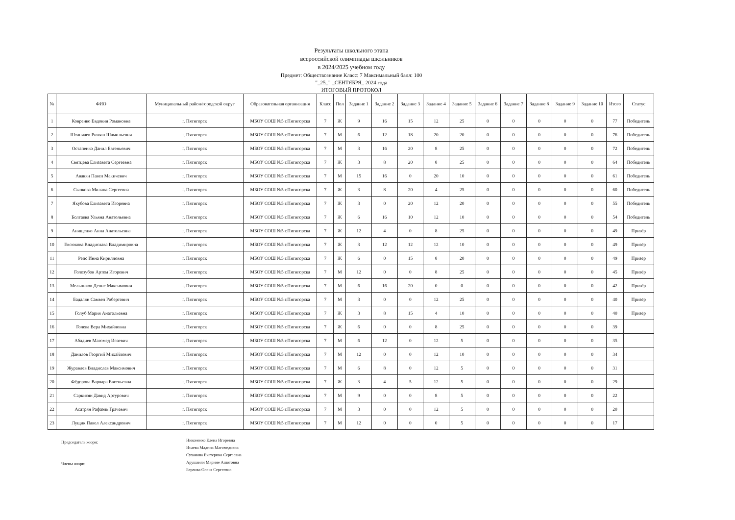Результаты школьного этапа
всероссийской олимпиады школьников
в 2024/2025 учебном году
Предмет: Обществознание Класс: 7 Максимальный балл: 100
"_25_" _СЕНТЯБРЯ_ 2024 года
ИТОГОВЫЙ ПРОТОКОЛ
| № | ФИО | Муниципальный район/городской округ | Образовательная организация | Класс | Пол | Задание 1 | Задание 2 | Задание 3 | Задание 4 | Задание 5 | Задание 6 | Задание 7 | Задание 8 | Задание 9 | Задание 10 | Итого | Статус |
| --- | --- | --- | --- | --- | --- | --- | --- | --- | --- | --- | --- | --- | --- | --- | --- | --- | --- |
| 1 | Ковренко Евдокия Романовна | г. Пятигорск | МБОУ СОШ №5 г.Пятигорска | 7 | Ж | 9 | 16 | 15 | 12 | 25 | 0 | 0 | 0 | 0 | 0 | 77 | Победитель |
| 2 | Штанчаев Ризван Шамильевич | г. Пятигорск | МБОУ СОШ №5 г.Пятигорска | 7 | М | 6 | 12 | 18 | 20 | 20 | 0 | 0 | 0 | 0 | 0 | 76 | Победитель |
| 3 | Остапенко Данил Евгеньевич | г. Пятигорск | МБОУ СОШ №5 г.Пятигорска | 7 | М | 3 | 16 | 20 | 8 | 25 | 0 | 0 | 0 | 0 | 0 | 72 | Победитель |
| 4 | Святцева Елизавета Сергеевна | г. Пятигорск | МБОУ СОШ №5 г.Пятигорска | 7 | Ж | 3 | 8 | 20 | 8 | 25 | 0 | 0 | 0 | 0 | 0 | 64 | Победитель |
| 5 | Авакян Павел Макичевич | г. Пятигорск | МБОУ СОШ №5 г.Пятигорска | 7 | М | 15 | 16 | 0 | 20 | 10 | 0 | 0 | 0 | 0 | 0 | 61 | Победитель |
| 6 | Сынкова Милана Сергеевна | г. Пятигорск | МБОУ СОШ №5 г.Пятигорска | 7 | Ж | 3 | 8 | 20 | 4 | 25 | 0 | 0 | 0 | 0 | 0 | 60 | Победитель |
| 7 | Якубова Елизавета Игоревна | г. Пятигорск | МБОУ СОШ №5 г.Пятигорска | 7 | Ж | 3 | 0 | 20 | 12 | 20 | 0 | 0 | 0 | 0 | 0 | 55 | Победитель |
| 8 | Болтаева Ульяна Анатольевна | г. Пятигорск | МБОУ СОШ №5 г.Пятигорска | 7 | Ж | 6 | 16 | 10 | 12 | 10 | 0 | 0 | 0 | 0 | 0 | 54 | Победитель |
| 9 | Анищенко Анна Анатольевна | г. Пятигорск | МБОУ СОШ №5 г.Пятигорска | 7 | Ж | 12 | 4 | 0 | 8 | 25 | 0 | 0 | 0 | 0 | 0 | 49 | Призёр |
| 10 | Евсюкова Владислава Владимировна | г. Пятигорск | МБОУ СОШ №5 г.Пятигорска | 7 | Ж | 3 | 12 | 12 | 12 | 10 | 0 | 0 | 0 | 0 | 0 | 49 | Призёр |
| 11 | Репс Инна Кирилловна | г. Пятигорск | МБОУ СОШ №5 г.Пятигорска | 7 | Ж | 6 | 0 | 15 | 8 | 20 | 0 | 0 | 0 | 0 | 0 | 49 | Призёр |
| 12 | Голозубов Артем Игоревич | г. Пятигорск | МБОУ СОШ №5 г.Пятигорска | 7 | М | 12 | 0 | 0 | 8 | 25 | 0 | 0 | 0 | 0 | 0 | 45 | Призёр |
| 13 | Мельников Денис Максимович | г. Пятигорск | МБОУ СОШ №5 г.Пятигорска | 7 | М | 6 | 16 | 20 | 0 | 0 | 0 | 0 | 0 | 0 | 0 | 42 | Призёр |
| 14 | Бадалян Самвел Робертович | г. Пятигорск | МБОУ СОШ №5 г.Пятигорска | 7 | М | 3 | 0 | 0 | 12 | 25 | 0 | 0 | 0 | 0 | 0 | 40 | Призёр |
| 15 | Голуб Мария Анатольевна | г. Пятигорск | МБОУ СОШ №5 г.Пятигорска | 7 | Ж | 3 | 8 | 15 | 4 | 10 | 0 | 0 | 0 | 0 | 0 | 40 | Призёр |
| 16 | Голева Вера Михайловна | г. Пятигорск | МБОУ СОШ №5 г.Пятигорска | 7 | Ж | 6 | 0 | 0 | 8 | 25 | 0 | 0 | 0 | 0 | 0 | 39 | |
| 17 | Абадиев Магомед Исаевич | г. Пятигорск | МБОУ СОШ №5 г.Пятигорска | 7 | М | 6 | 12 | 0 | 12 | 5 | 0 | 0 | 0 | 0 | 0 | 35 | |
| 18 | Данилов Георгий Михайлович | г. Пятигорск | МБОУ СОШ №5 г.Пятигорска | 7 | М | 12 | 0 | 0 | 12 | 10 | 0 | 0 | 0 | 0 | 0 | 34 | |
| 19 | Журавлев Владислав Максимович | г. Пятигорск | МБОУ СОШ №5 г.Пятигорска | 7 | М | 6 | 8 | 0 | 12 | 5 | 0 | 0 | 0 | 0 | 0 | 31 | |
| 20 | Фёдорова Варвара Евгеньевна | г. Пятигорск | МБОУ СОШ №5 г.Пятигорска | 7 | Ж | 3 | 4 | 5 | 12 | 5 | 0 | 0 | 0 | 0 | 0 | 29 | |
| 21 | Саркисян Давид Артурович | г. Пятигорск | МБОУ СОШ №5 г.Пятигорска | 7 | М | 9 | 0 | 0 | 8 | 5 | 0 | 0 | 0 | 0 | 0 | 22 | |
| 22 | Асатрян Рафаэль Грачевич | г. Пятигорск | МБОУ СОШ №5 г.Пятигорска | 7 | М | 3 | 0 | 0 | 12 | 5 | 0 | 0 | 0 | 0 | 0 | 20 | |
| 23 | Лущик Павел Александрович | г. Пятигорск | МБОУ СОШ №5 г.Пятигорска | 7 | М | 12 | 0 | 0 | 0 | 5 | 0 | 0 | 0 | 0 | 0 | 17 | |
Председатель жюри:
Члены жюри:
Никоненко Елена Игоревна
Исаева Мадина Магомедовна
Суханова Екатерина Сергеевна
Арушанян Марине Ашотовна
Берлова Олеся Сергеевна